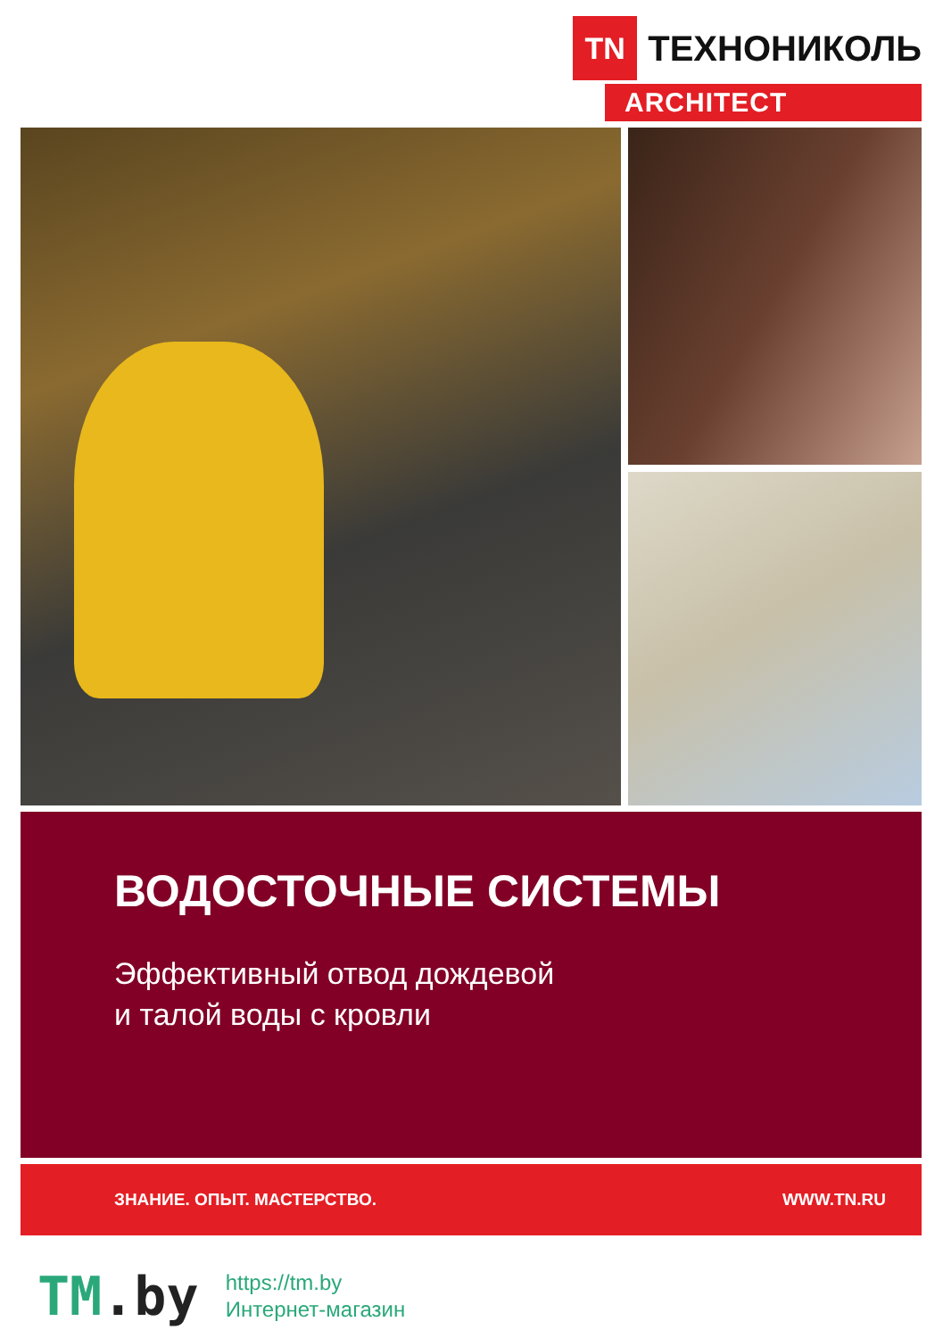TN
ТЕХНОНИКОЛЬ
ARCHITECT
ВОДОСТОЧНЫЕ СИСТЕМЫ
Эффективный отвод дождевой
и талой воды с кровли
ЗНАНИЕ. ОПЫТ. МАСТЕРСТВО. WWW.TN.RU
TM.by
https://tm.by
Интернет-магазин